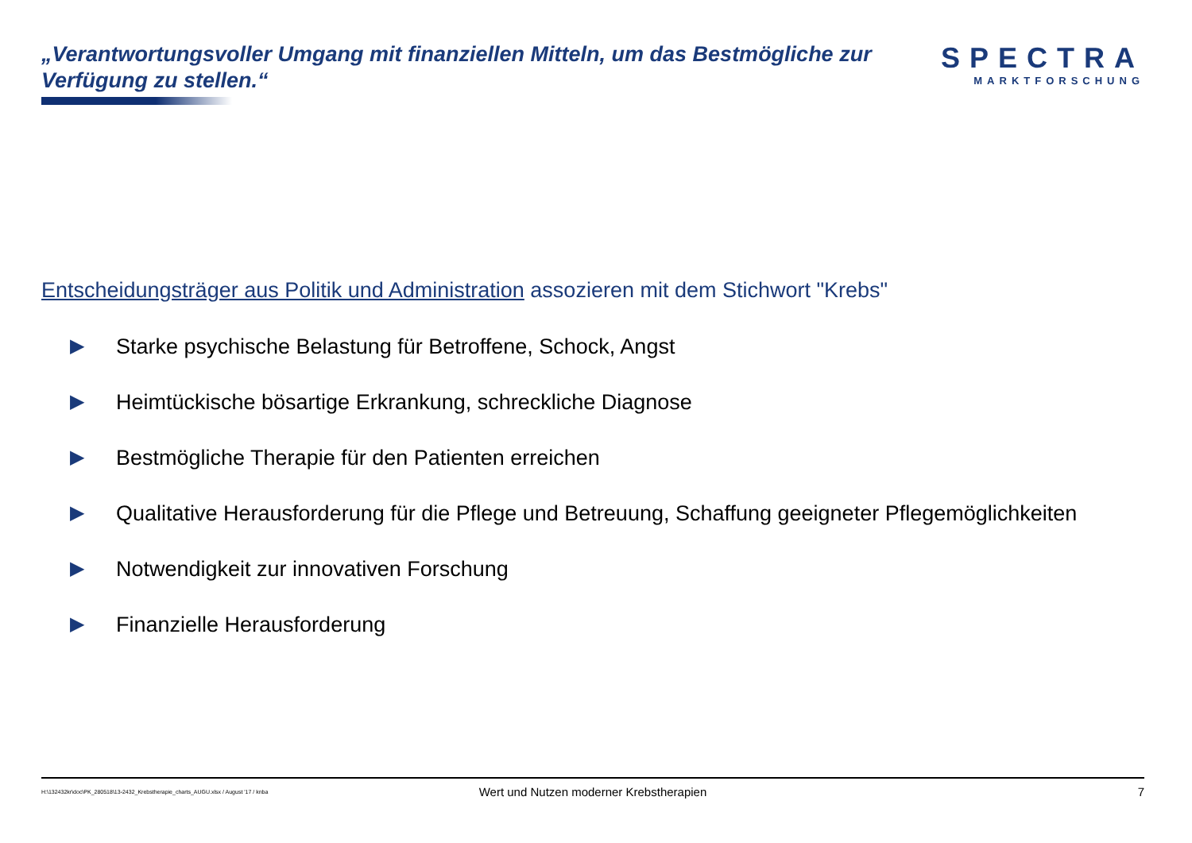„Verantwortungsvoller Umgang mit finanziellen Mitteln, um das Bestmögliche zur Verfügung zu stellen.“
SPECTRA
MARKTFORSCHUNG
Entscheidungsträger aus Politik und Administration assozieren mit dem Stichwort "Krebs"
▶ Starke psychische Belastung für Betroffene, Schock, Angst
▶ Heimtückische bösartige Erkrankung, schreckliche Diagnose
▶ Bestmögliche Therapie für den Patienten erreichen
▶ Qualitative Herausforderung für die Pflege und Betreuung, Schaffung geeigneter Pflegemöglichkeiten
▶ Notwendigkeit zur innovativen Forschung
▶ Finanzielle Herausforderung
H:\132432kr\doc\PK_280518\13-2432_Krebstherapie_charts_AUGU.xlsx / August '17 / knba Wert und Nutzen moderner Krebstherapien 7